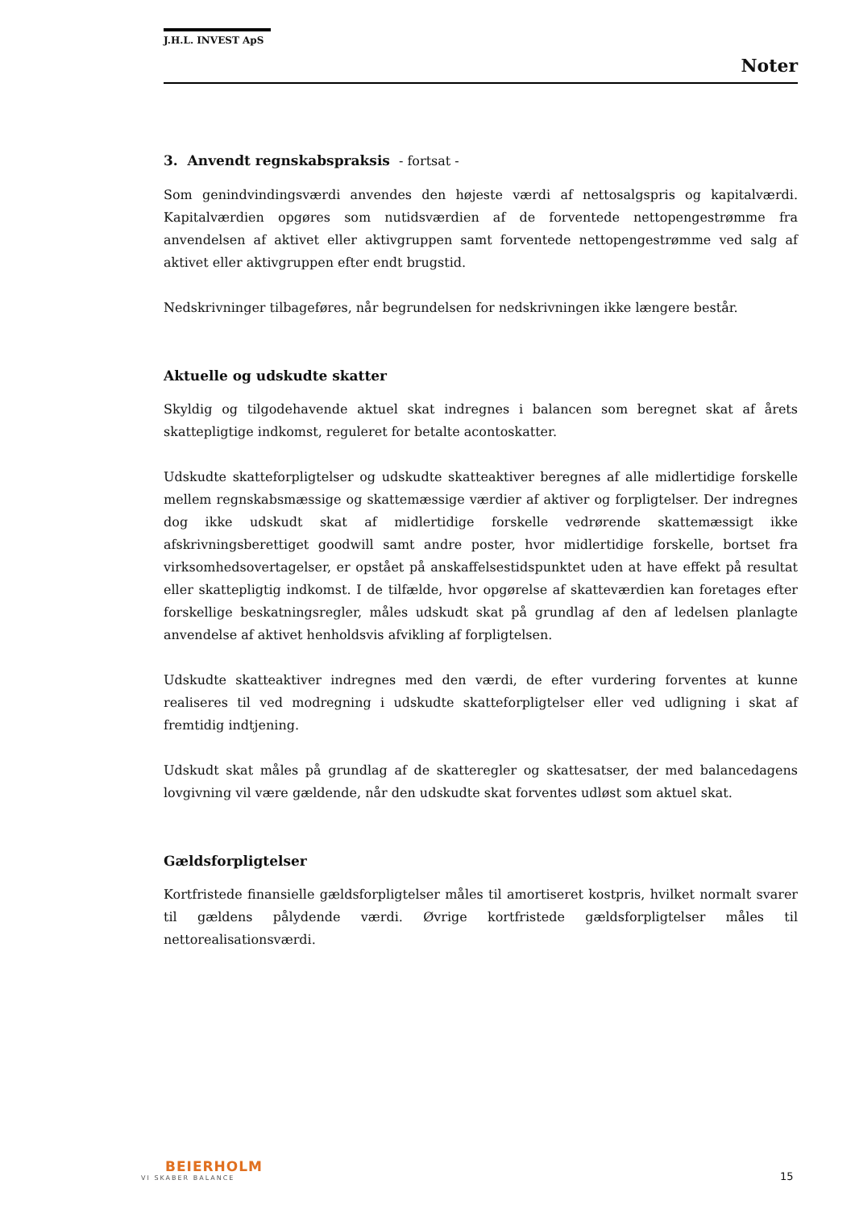J.H.L. INVEST ApS
Noter
3. Anvendt regnskabspraksis - fortsat -
Som genindvindingsværdi anvendes den højeste værdi af nettosalgspris og kapitalværdi. Kapitalværdien opgøres som nutidsværdien af de forventede nettopengestrømme fra anvendelsen af aktivet eller aktivgruppen samt forventede nettopengestrømme ved salg af aktivet eller aktivgruppen efter endt brugstid.
Nedskrivninger tilbageføres, når begrundelsen for nedskrivningen ikke længere består.
Aktuelle og udskudte skatter
Skyldig og tilgodehavende aktuel skat indregnes i balancen som beregnet skat af årets skattepligtige indkomst, reguleret for betalte acontoskatter.
Udskudte skatteforpligtelser og udskudte skatteaktiver beregnes af alle midlertidige forskelle mellem regnskabsmæssige og skattemæssige værdier af aktiver og forpligtelser. Der indregnes dog ikke udskudt skat af midlertidige forskelle vedrørende skattemæssigt ikke afskrivningsberettiget goodwill samt andre poster, hvor midlertidige forskelle, bortset fra virksomhedsovertagelser, er opstået på anskaffelsestidspunktet uden at have effekt på resultat eller skattepligtig indkomst. I de tilfælde, hvor opgørelse af skatteværdien kan foretages efter forskellige beskatningsregler, måles udskudt skat på grundlag af den af ledelsen planlagte anvendelse af aktivet henholdsvis afvikling af forpligtelsen.
Udskudte skatteaktiver indregnes med den værdi, de efter vurdering forventes at kunne realiseres til ved modregning i udskudte skatteforpligtelser eller ved udligning i skat af fremtidig indtjening.
Udskudt skat måles på grundlag af de skatteregler og skattesatser, der med balancedagens lovgivning vil være gældende, når den udskudte skat forventes udløst som aktuel skat.
Gældsforpligtelser
Kortfristede finansielle gældsforpligtelser måles til amortiseret kostpris, hvilket normalt svarer til gældens pålydende værdi. Øvrige kortfristede gældsforpligtelser måles til nettorealisationsværdi.
BEIERHOLM
VI SKABER BALANCE
15